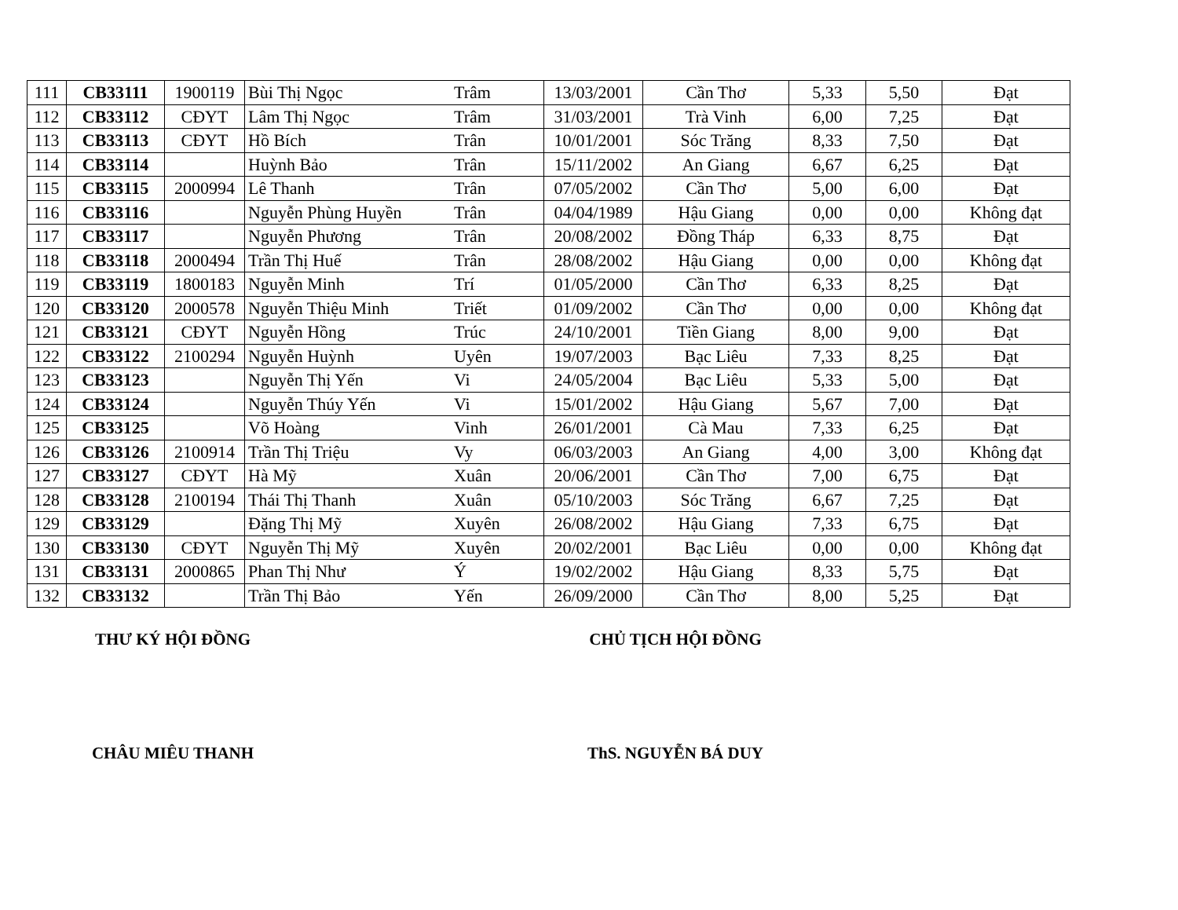| 111 | CB33111 | 1900119 | Bùi Thị Ngọc | Trâm | 13/03/2001 | Cần Thơ | 5,33 | 5,50 | Đạt |
| 112 | CB33112 | CĐYT | Lâm Thị Ngọc | Trâm | 31/03/2001 | Trà Vinh | 6,00 | 7,25 | Đạt |
| 113 | CB33113 | CĐYT | Hồ Bích | Trân | 10/01/2001 | Sóc Trăng | 8,33 | 7,50 | Đạt |
| 114 | CB33114 | | Huỳnh Bảo | Trân | 15/11/2002 | An Giang | 6,67 | 6,25 | Đạt |
| 115 | CB33115 | 2000994 | Lê Thanh | Trân | 07/05/2002 | Cần Thơ | 5,00 | 6,00 | Đạt |
| 116 | CB33116 | | Nguyễn Phùng Huyền | Trân | 04/04/1989 | Hậu Giang | 0,00 | 0,00 | Không đạt |
| 117 | CB33117 | | Nguyễn Phương | Trân | 20/08/2002 | Đồng Tháp | 6,33 | 8,75 | Đạt |
| 118 | CB33118 | 2000494 | Trần Thị Huế | Trân | 28/08/2002 | Hậu Giang | 0,00 | 0,00 | Không đạt |
| 119 | CB33119 | 1800183 | Nguyễn Minh | Trí | 01/05/2000 | Cần Thơ | 6,33 | 8,25 | Đạt |
| 120 | CB33120 | 2000578 | Nguyễn Thiệu Minh | Triết | 01/09/2002 | Cần Thơ | 0,00 | 0,00 | Không đạt |
| 121 | CB33121 | CĐYT | Nguyễn Hồng | Trúc | 24/10/2001 | Tiền Giang | 8,00 | 9,00 | Đạt |
| 122 | CB33122 | 2100294 | Nguyễn Huỳnh | Uyên | 19/07/2003 | Bạc Liêu | 7,33 | 8,25 | Đạt |
| 123 | CB33123 | | Nguyễn Thị Yến | Vi | 24/05/2004 | Bạc Liêu | 5,33 | 5,00 | Đạt |
| 124 | CB33124 | | Nguyễn Thúy Yến | Vi | 15/01/2002 | Hậu Giang | 5,67 | 7,00 | Đạt |
| 125 | CB33125 | | Võ Hoàng | Vinh | 26/01/2001 | Cà Mau | 7,33 | 6,25 | Đạt |
| 126 | CB33126 | 2100914 | Trần Thị Triệu | Vy | 06/03/2003 | An Giang | 4,00 | 3,00 | Không đạt |
| 127 | CB33127 | CĐYT | Hà Mỹ | Xuân | 20/06/2001 | Cần Thơ | 7,00 | 6,75 | Đạt |
| 128 | CB33128 | 2100194 | Thái Thị Thanh | Xuân | 05/10/2003 | Sóc Trăng | 6,67 | 7,25 | Đạt |
| 129 | CB33129 | | Đặng Thị Mỹ | Xuyên | 26/08/2002 | Hậu Giang | 7,33 | 6,75 | Đạt |
| 130 | CB33130 | CĐYT | Nguyễn Thị Mỹ | Xuyên | 20/02/2001 | Bạc Liêu | 0,00 | 0,00 | Không đạt |
| 131 | CB33131 | 2000865 | Phan Thị Như | Ý | 19/02/2002 | Hậu Giang | 8,33 | 5,75 | Đạt |
| 132 | CB33132 | | Trần Thị Bảo | Yến | 26/09/2000 | Cần Thơ | 8,00 | 5,25 | Đạt |
THƯ KÝ HỘI ĐỒNG CHỦ TỊCH HỘI ĐỒNG
CHÂU MIÊU THANH ThS. NGUYỄN BÁ DUY